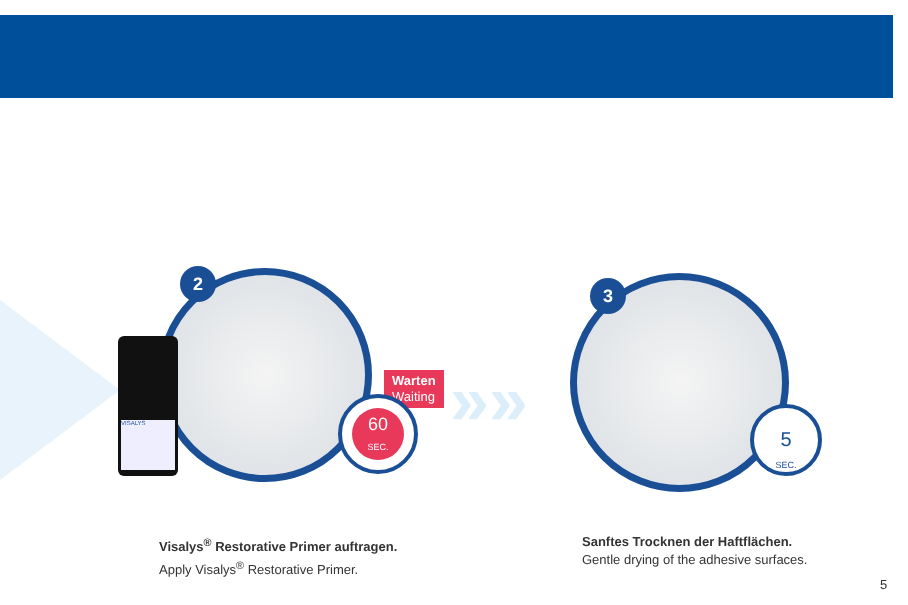VISALYS
2
Warten
Waiting
60
SEC.
»»
3
5
SEC.
Visalys<sup>®</sup> Restorative Primer auftragen.
Apply Visalys<sup>®</sup> Restorative Primer.
Sanftes Trocknen der Haftflächen.
Gentle drying of the adhesive surfaces.
5